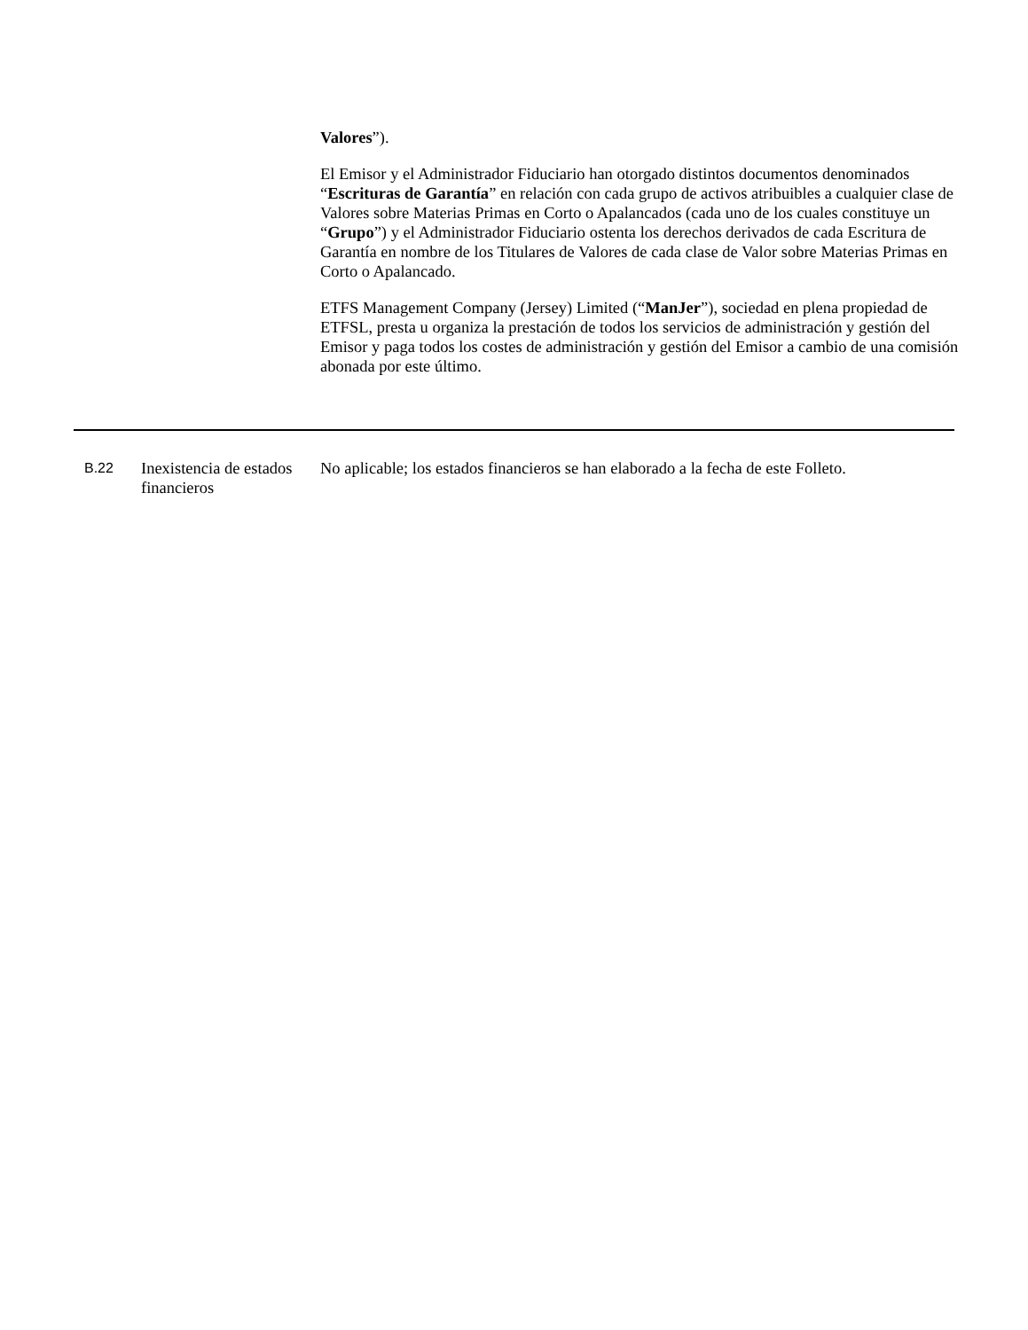Valores”).
El Emisor y el Administrador Fiduciario han otorgado distintos documentos denominados “Escrituras de Garantía” en relación con cada grupo de activos atribuibles a cualquier clase de Valores sobre Materias Primas en Corto o Apalancados (cada uno de los cuales constituye un “Grupo”) y el Administrador Fiduciario ostenta los derechos derivados de cada Escritura de Garantía en nombre de los Titulares de Valores de cada clase de Valor sobre Materias Primas en Corto o Apalancado.
ETFS Management Company (Jersey) Limited (“ManJer”), sociedad en plena propiedad de ETFSL, presta u organiza la prestación de todos los servicios de administración y gestión del Emisor y paga todos los costes de administración y gestión del Emisor a cambio de una comisión abonada por este último.
| B.22 | Inexistencia de estados financieros | No aplicable; los estados financieros se han elaborado a la fecha de este Folleto. |